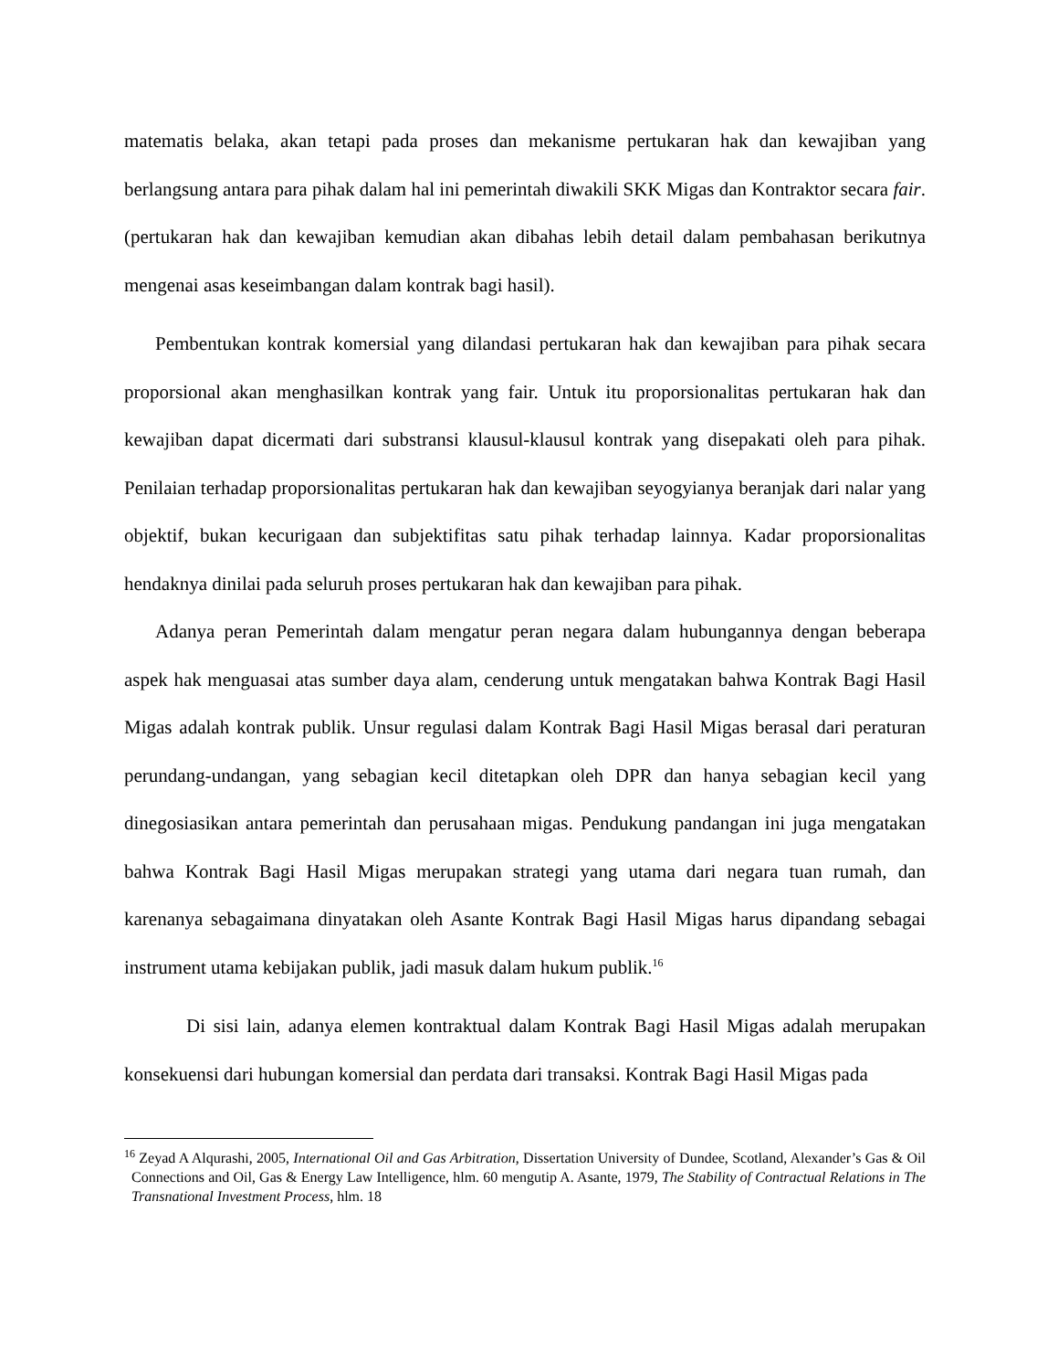matematis belaka, akan tetapi pada proses dan mekanisme pertukaran hak dan kewajiban yang berlangsung antara para pihak dalam hal ini pemerintah diwakili SKK Migas dan Kontraktor secara fair. (pertukaran hak dan kewajiban kemudian akan dibahas lebih detail dalam pembahasan berikutnya mengenai asas keseimbangan dalam kontrak bagi hasil).
Pembentukan kontrak komersial yang dilandasi pertukaran hak dan kewajiban para pihak secara proporsional akan menghasilkan kontrak yang fair. Untuk itu proporsionalitas pertukaran hak dan kewajiban dapat dicermati dari substransi klausul-klausul kontrak yang disepakati oleh para pihak. Penilaian terhadap proporsionalitas pertukaran hak dan kewajiban seyogyianya beranjak dari nalar yang objektif, bukan kecurigaan dan subjektifitas satu pihak terhadap lainnya. Kadar proporsionalitas hendaknya dinilai pada seluruh proses pertukaran hak dan kewajiban para pihak.
Adanya peran Pemerintah dalam mengatur peran negara dalam hubungannya dengan beberapa aspek hak menguasai atas sumber daya alam, cenderung untuk mengatakan bahwa Kontrak Bagi Hasil Migas adalah kontrak publik. Unsur regulasi dalam Kontrak Bagi Hasil Migas berasal dari peraturan perundang-undangan, yang sebagian kecil ditetapkan oleh DPR dan hanya sebagian kecil yang dinegosiasikan antara pemerintah dan perusahaan migas. Pendukung pandangan ini juga mengatakan bahwa Kontrak Bagi Hasil Migas merupakan strategi yang utama dari negara tuan rumah, dan karenanya sebagaimana dinyatakan oleh Asante Kontrak Bagi Hasil Migas harus dipandang sebagai instrument utama kebijakan publik, jadi masuk dalam hukum publik.<sup>16</sup>
Di sisi lain, adanya elemen kontraktual dalam Kontrak Bagi Hasil Migas adalah merupakan konsekuensi dari hubungan komersial dan perdata dari transaksi. Kontrak Bagi Hasil Migas pada
<sup>16</sup> Zeyad A Alqurashi, 2005, International Oil and Gas Arbitration, Dissertation University of Dundee, Scotland, Alexander’s Gas & Oil Connections and Oil, Gas & Energy Law Intelligence, hlm. 60 mengutip A. Asante, 1979, The Stability of Contractual Relations in The Transnational Investment Process, hlm. 18